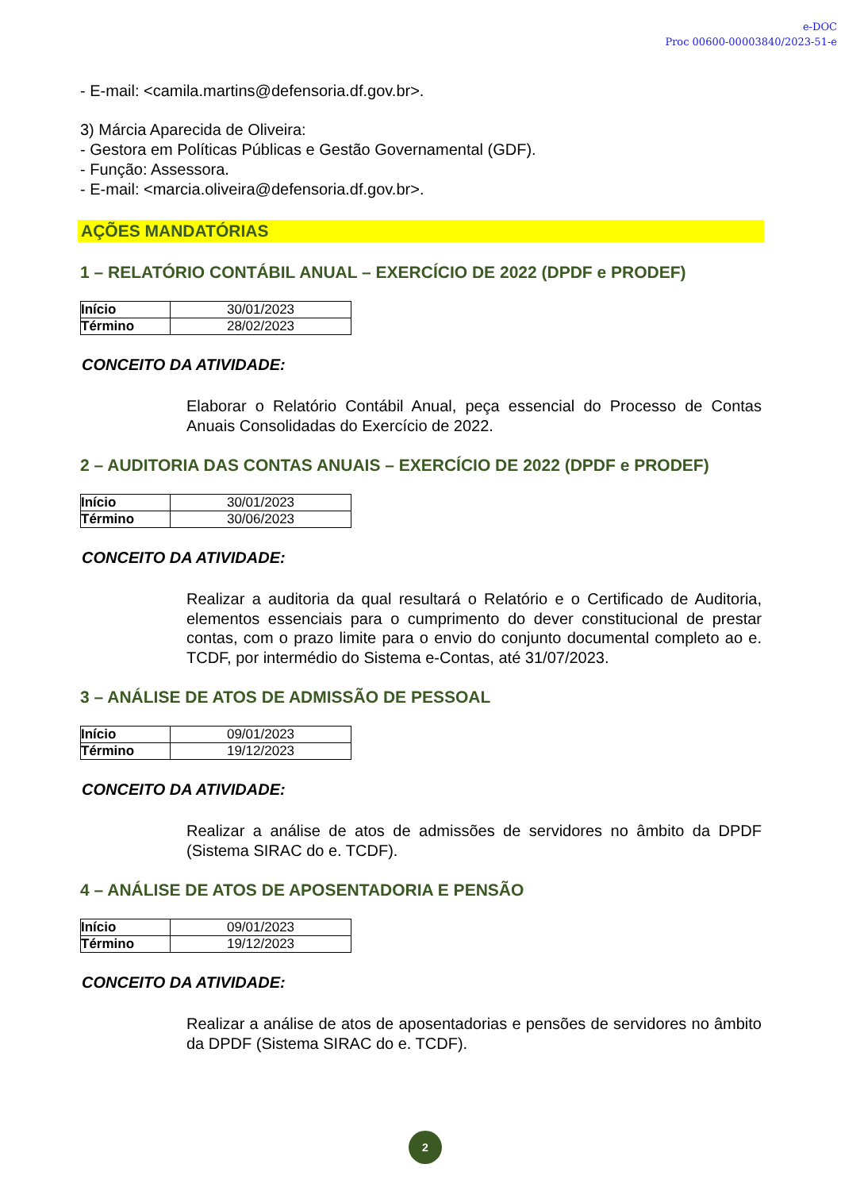e-DOC
Proc 00600-00003840/2023-51-e
- E-mail: <camila.martins@defensoria.df.gov.br>.
3) Márcia Aparecida de Oliveira:
- Gestora em Políticas Públicas e Gestão Governamental (GDF).
- Função: Assessora.
- E-mail: <marcia.oliveira@defensoria.df.gov.br>.
AÇÕES MANDATÓRIAS
1 – RELATÓRIO CONTÁBIL ANUAL – EXERCÍCIO DE 2022 (DPDF e PRODEF)
| Início | 30/01/2023 |
| Término | 28/02/2023 |
CONCEITO DA ATIVIDADE:
Elaborar o Relatório Contábil Anual, peça essencial do Processo de Contas Anuais Consolidadas do Exercício de 2022.
2 – AUDITORIA DAS CONTAS ANUAIS – EXERCÍCIO DE 2022 (DPDF e PRODEF)
| Início | 30/01/2023 |
| Término | 30/06/2023 |
CONCEITO DA ATIVIDADE:
Realizar a auditoria da qual resultará o Relatório e o Certificado de Auditoria, elementos essenciais para o cumprimento do dever constitucional de prestar contas, com o prazo limite para o envio do conjunto documental completo ao e. TCDF, por intermédio do Sistema e-Contas, até 31/07/2023.
3 – ANÁLISE DE ATOS DE ADMISSÃO DE PESSOAL
| Início | 09/01/2023 |
| Término | 19/12/2023 |
CONCEITO DA ATIVIDADE:
Realizar a análise de atos de admissões de servidores no âmbito da DPDF (Sistema SIRAC do e. TCDF).
4 – ANÁLISE DE ATOS DE APOSENTADORIA E PENSÃO
| Início | 09/01/2023 |
| Término | 19/12/2023 |
CONCEITO DA ATIVIDADE:
Realizar a análise de atos de aposentadorias e pensões de servidores no âmbito da DPDF (Sistema SIRAC do e. TCDF).
2